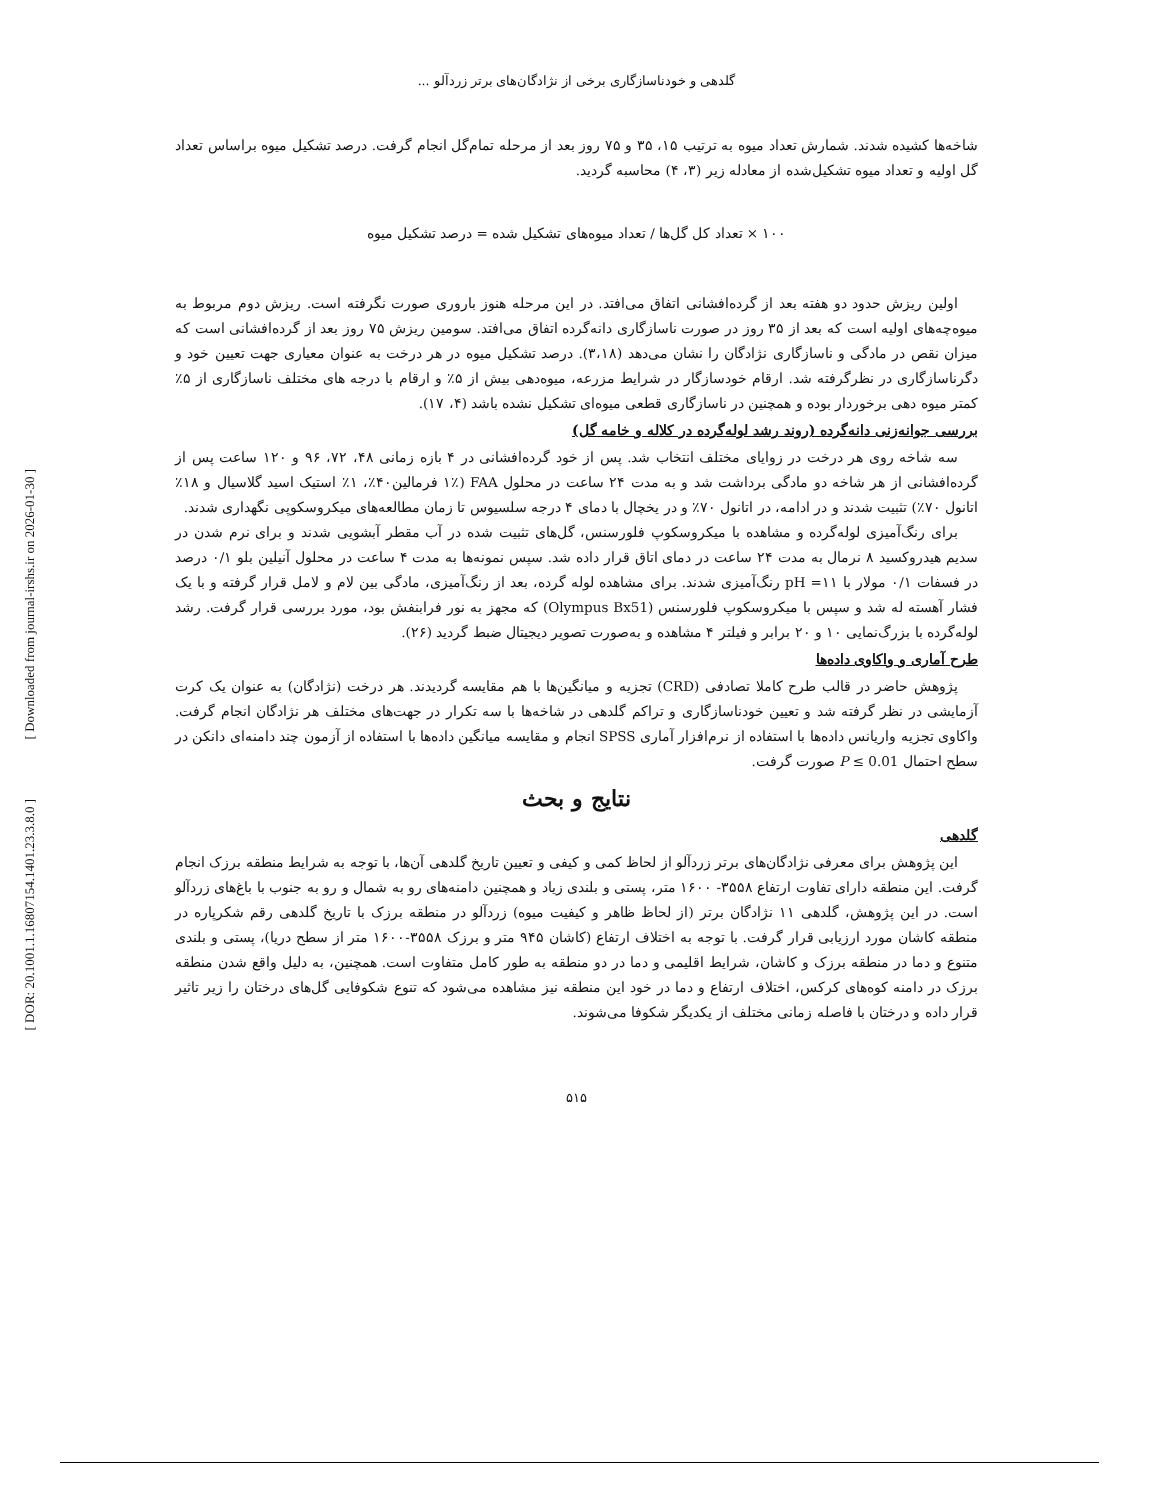[ Downloaded from journal-irshs.ir on 2026-01-30 ]
[ DOR: 20.1001.1.16807154.1401.23.3.8.0 ]
گلدهی و خودناسازگاری برخی از نژادگان‌های برتر زردآلو ...
شاخه‌ها کشیده شدند. شمارش تعداد میوه به ترتیب ۱۵، ۳۵ و ۷۵ روز بعد از مرحله تمام‌گل انجام گرفت. درصد تشکیل میوه براساس تعداد گل اولیه و تعداد میوه تشکیل‌شده از معادله زیر (۳، ۴) محاسبه گردید.
۱۰۰ × تعداد کل گل‌ها / تعداد میوه‌های تشکیل شده = درصد تشکیل میوه
اولین ریزش حدود دو هفته بعد از گرده‌افشانی اتفاق می‌افتد. در این مرحله هنوز باروری صورت نگرفته است. ریزش دوم مربوط به میوه‌چه‌های اولیه است که بعد از ۳۵ روز در صورت ناسازگاری دانه‌گرده اتفاق می‌افتد. سومین ریزش ۷۵ روز بعد از گرده‌افشانی است که میزان نقص در مادگی و ناسازگاری نژادگان را نشان می‌دهد (۳،۱۸). درصد تشکیل میوه در هر درخت به عنوان معیاری جهت تعیین خود و دگرناسازگاری در نظرگرفته شد. ارقام خودسازگار در شرایط مزرعه، میوه‌دهی بیش از ۵٪ و ارقام با درجه های مختلف ناسازگاری از ۵٪ کمتر میوه دهی برخوردار بوده و همچنین در ناسازگاری قطعی میوه‌ای تشکیل نشده باشد (۴، ۱۷).
بررسی جوانه‌زنی دانه‌گرده (روند رشد لوله‌گرده در کلاله و خامه گل)
سه شاخه روی هر درخت در زوایای مختلف انتخاب شد. پس از خود گرده‌افشانی در ۴ بازه زمانی ۴۸، ۷۲، ۹۶ و ۱۲۰ ساعت پس از گرده‌افشانی از هر شاخه دو مادگی برداشت شد و به مدت ۲۴ ساعت در محلول FAA (۱٪ فرمالین۴۰٪، ۱٪ استیک اسید گلاسیال و ۱۸٪ اتانول ۷۰٪) تثبیت شدند و در ادامه، در اتانول ۷۰٪ و در یخچال با دمای ۴ درجه سلسیوس تا زمان مطالعه‌های میکروسکوپی نگهداری شدند.
برای رنگ‌آمیزی لوله‌گرده و مشاهده با میکروسکوپ فلورسنس، گل‌های تثبیت شده در آب مقطر آبشویی شدند و برای نرم شدن در سدیم هیدروکسید ۸ نرمال به مدت ۲۴ ساعت در دمای اتاق قرار داده شد. سپس نمونه‌ها به مدت ۴ ساعت در محلول آنیلین بلو ۰/۱ درصد در فسفات ۰/۱ مولار با pH =۱۱ رنگ‌آمیزی شدند. برای مشاهده لوله گرده، بعد از رنگ‌آمیزی، مادگی بین لام و لامل قرار گرفته و با یک فشار آهسته له شد و سپس با میکروسکوپ فلورسنس (Olympus Bx51) که مجهز به نور فرابنفش بود، مورد بررسی قرار گرفت. رشد لوله‌گرده با بزرگ‌نمایی ۱۰ و ۲۰ برابر و فیلتر ۴ مشاهده و به‌صورت تصویر دیجیتال ضبط گردید (۲۶).
طرح آماری و واکاوی داده‌ها
پژوهش حاضر در قالب طرح کاملا تصادفی (CRD) تجزیه و میانگین‌ها با هم مقایسه گردیدند. هر درخت (نژادگان) به عنوان یک کرت آزمایشی در نظر گرفته شد و تعیین خودناسازگاری و تراکم گلدهی در شاخه‌ها با سه تکرار در جهت‌های مختلف هر نژادگان انجام گرفت. واکاوی تجزیه واریانس داده‌ها با استفاده از نرم‌افزار آماری SPSS انجام و مقایسه میانگین داده‌ها با استفاده از آزمون چند دامنه‌ای دانکن در سطح احتمال P ≤ 0.01 صورت گرفت.
نتایج و بحث
گلدهی
این پژوهش برای معرفی نژادگان‌های برتر زردآلو از لحاظ کمی و کیفی و تعیین تاریخ گلدهی آن‌ها، با توجه به شرایط منطقه برزک انجام گرفت. این منطقه دارای تفاوت ارتفاع ۳۵۵۸- ۱۶۰۰ متر، پستی و بلندی زیاد و همچنین دامنه‌های رو به شمال و رو به جنوب با باغ‌های زردآلو است. در این پژوهش، گلدهی ۱۱ نژادگان برتر (از لحاظ ظاهر و کیفیت میوه) زردآلو در منطقه برزک با تاریخ گلدهی رقم شکرپاره در منطقه کاشان مورد ارزیابی قرار گرفت. با توجه به اختلاف ارتفاع (کاشان ۹۴۵ متر و برزک ۳۵۵۸-۱۶۰۰ متر از سطح دریا)، پستی و بلندی متنوع و دما در منطقه برزک و کاشان، شرایط اقلیمی و دما در دو منطقه به طور کامل متفاوت است. همچنین، به دلیل واقع شدن منطقه برزک در دامنه کوه‌های کرکس، اختلاف ارتفاع و دما در خود این منطقه نیز مشاهده می‌شود که تنوع شکوفایی گل‌های درختان را زیر تاثیر قرار داده و درختان با فاصله زمانی مختلف از یکدیگر شکوفا می‌شوند.
۵۱۵